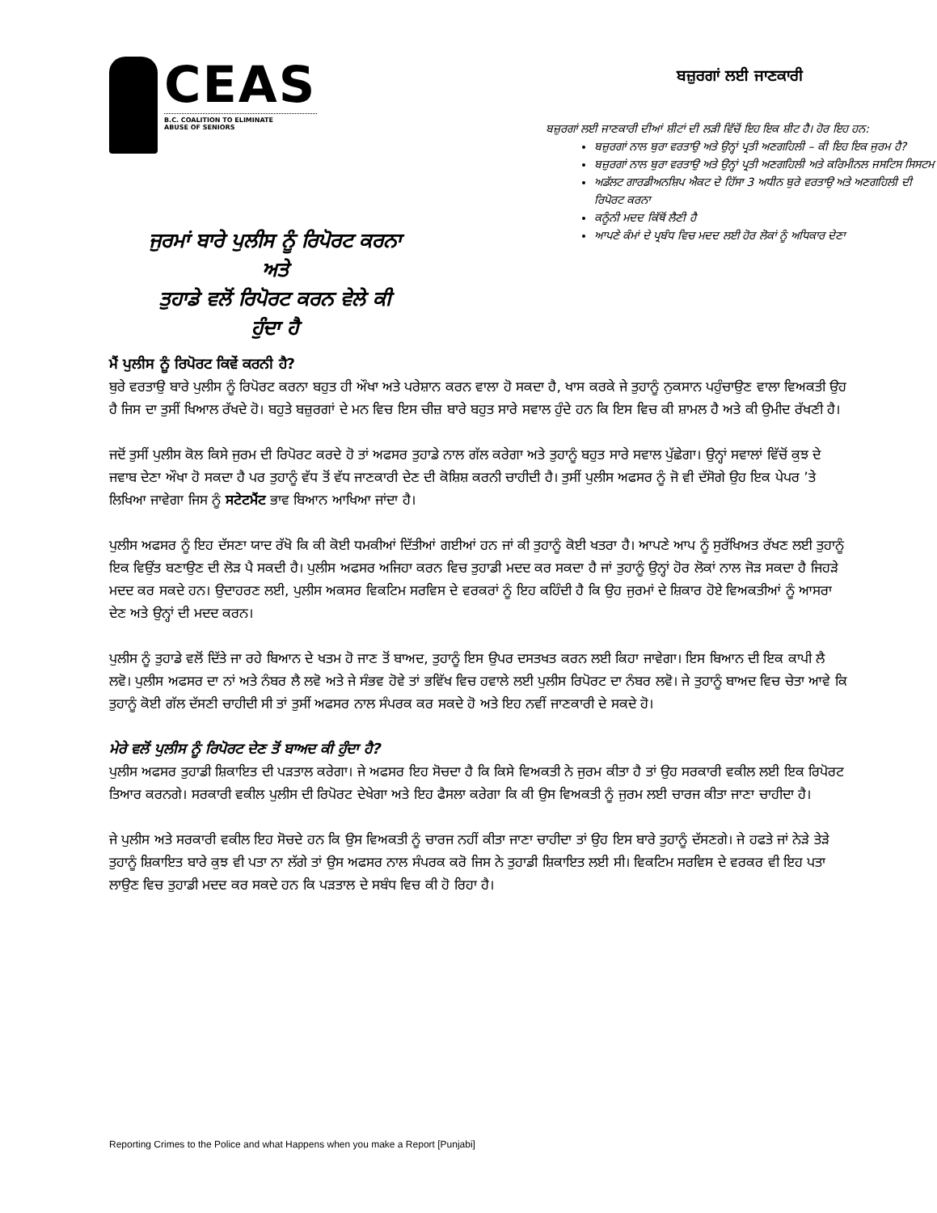CEAS
B.C. COALITION TO ELIMINATE
ABUSE OF SENIORS
ਜੁਰਮਾਂ ਬਾਰੇ ਪੁਲੀਸ ਨੂੰ ਰਿਪੋਰਟ ਕਰਨਾ
ਅਤੇ
ਤੁਹਾਡੇ ਵਲੋਂ ਰਿਪੋਰਟ ਕਰਨ ਵੇਲੇ ਕੀ
ਹੁੰਦਾ ਹੈ
ਬਜ਼ੁਰਗਾਂ ਲਈ ਜਾਣਕਾਰੀ
ਬਜ਼ੁਰਗਾਂ ਲਈ ਜਾਣਕਾਰੀ ਦੀਆਂ ਸ਼ੀਟਾਂ ਦੀ ਲੜੀ ਵਿੱਚੋਂ ਇਹ ਇਕ ਸ਼ੀਟ ਹੈ। ਹੋਰ ਇਹ ਹਨ:
ਬਜ਼ੁਰਗਾਂ ਨਾਲ ਬੁਰਾ ਵਰਤਾਉ ਅਤੇ ਉਨ੍ਹਾਂ ਪ੍ਰਤੀ ਅਣਗਹਿਲੀ – ਕੀ ਇਹ ਇਕ ਜੁਰਮ ਹੈ?
ਬਜ਼ੁਰਗਾਂ ਨਾਲ ਬੁਰਾ ਵਰਤਾਉ ਅਤੇ ਉਨ੍ਹਾਂ ਪ੍ਰਤੀ ਅਣਗਹਿਲੀ ਅਤੇ ਕਰਿਮੀਨਲ ਜਸਟਿਸ ਸਿਸਟਮ
ਅਡੱਲਟ ਗਾਰਡੀਅਨਸ਼ਿਪ ਐਕਟ ਦੇ ਹਿੱਸਾ 3 ਅਧੀਨ ਬੁਰੇ ਵਰਤਾਉ ਅਤੇ ਅਣਗਹਿਲੀ ਦੀ ਰਿਪੋਰਟ ਕਰਨਾ
ਕਨੂੰਨੀ ਮਦਦ ਕਿੱਥੋਂ ਲੈਣੀ ਹੈ
ਆਪਣੇ ਕੰਮਾਂ ਦੇ ਪ੍ਰਬੰਧ ਵਿਚ ਮਦਦ ਲਈ ਹੋਰ ਲੋਕਾਂ ਨੂੰ ਅਧਿਕਾਰ ਦੇਣਾ
ਮੈਂ ਪੁਲੀਸ ਨੂੰ ਰਿਪੋਰਟ ਕਿਵੇਂ ਕਰਨੀ ਹੈ?
ਬੁਰੇ ਵਰਤਾਉ ਬਾਰੇ ਪੁਲੀਸ ਨੂੰ ਰਿਪੋਰਟ ਕਰਨਾ ਬਹੁਤ ਹੀ ਔਖਾ ਅਤੇ ਪਰੇਸ਼ਾਨ ਕਰਨ ਵਾਲਾ ਹੋ ਸਕਦਾ ਹੈ, ਖਾਸ ਕਰਕੇ ਜੇ ਤੁਹਾਨੂੰ ਨੁਕਸਾਨ ਪਹੁੰਚਾਉਣ ਵਾਲਾ ਵਿਅਕਤੀ ਉਹ ਹੈ ਜਿਸ ਦਾ ਤੁਸੀਂ ਖਿਆਲ ਰੱਖਦੇ ਹੋ। ਬਹੁਤੇ ਬਜ਼ੁਰਗਾਂ ਦੇ ਮਨ ਵਿਚ ਇਸ ਚੀਜ਼ ਬਾਰੇ ਬਹੁਤ ਸਾਰੇ ਸਵਾਲ ਹੁੰਦੇ ਹਨ ਕਿ ਇਸ ਵਿਚ ਕੀ ਸ਼ਾਮਲ ਹੈ ਅਤੇ ਕੀ ਉਮੀਦ ਰੱਖਣੀ ਹੈ।
ਜਦੋਂ ਤੁਸੀਂ ਪੁਲੀਸ ਕੋਲ ਕਿਸੇ ਜੁਰਮ ਦੀ ਰਿਪੋਰਟ ਕਰਦੇ ਹੋ ਤਾਂ ਅਫਸਰ ਤੁਹਾਡੇ ਨਾਲ ਗੱਲ ਕਰੇਗਾ ਅਤੇ ਤੁਹਾਨੂੰ ਬਹੁਤ ਸਾਰੇ ਸਵਾਲ ਪੁੱਛੇਗਾ। ਉਨ੍ਹਾਂ ਸਵਾਲਾਂ ਵਿੱਚੋਂ ਕੁਝ ਦੇ ਜਵਾਬ ਦੇਣਾ ਔਖਾ ਹੋ ਸਕਦਾ ਹੈ ਪਰ ਤੁਹਾਨੂੰ ਵੱਧ ਤੋਂ ਵੱਧ ਜਾਣਕਾਰੀ ਦੇਣ ਦੀ ਕੋਸ਼ਿਸ਼ ਕਰਨੀ ਚਾਹੀਦੀ ਹੈ। ਤੁਸੀਂ ਪੁਲੀਸ ਅਫਸਰ ਨੂੰ ਜੋ ਵੀ ਦੱਸੋਗੇ ਉਹ ਇਕ ਪੇਪਰ ’ਤੇ ਲਿਖਿਆ ਜਾਵੇਗਾ ਜਿਸ ਨੂੰ ਸਟੇਟਮੈਂਟ ਭਾਵ ਬਿਆਨ ਆਖਿਆ ਜਾਂਦਾ ਹੈ।
ਪੁਲੀਸ ਅਫਸਰ ਨੂੰ ਇਹ ਦੱਸਣਾ ਯਾਦ ਰੱਖੋ ਕਿ ਕੀ ਕੋਈ ਧਮਕੀਆਂ ਦਿੱਤੀਆਂ ਗਈਆਂ ਹਨ ਜਾਂ ਕੀ ਤੁਹਾਨੂੰ ਕੋਈ ਖਤਰਾ ਹੈ। ਆਪਣੇ ਆਪ ਨੂੰ ਸੁਰੱਖਿਅਤ ਰੱਖਣ ਲਈ ਤੁਹਾਨੂੰ ਇਕ ਵਿਉਂਤ ਬਣਾਉਣ ਦੀ ਲੋੜ ਪੈ ਸਕਦੀ ਹੈ। ਪੁਲੀਸ ਅਫਸਰ ਅਜਿਹਾ ਕਰਨ ਵਿਚ ਤੁਹਾਡੀ ਮਦਦ ਕਰ ਸਕਦਾ ਹੈ ਜਾਂ ਤੁਹਾਨੂੰ ਉਨ੍ਹਾਂ ਹੋਰ ਲੋਕਾਂ ਨਾਲ ਜੋੜ ਸਕਦਾ ਹੈ ਜਿਹੜੇ ਮਦਦ ਕਰ ਸਕਦੇ ਹਨ। ਉਦਾਹਰਣ ਲਈ, ਪੁਲੀਸ ਅਕਸਰ ਵਿਕਟਿਮ ਸਰਵਿਸ ਦੇ ਵਰਕਰਾਂ ਨੂੰ ਇਹ ਕਹਿੰਦੀ ਹੈ ਕਿ ਉਹ ਜੁਰਮਾਂ ਦੇ ਸ਼ਿਕਾਰ ਹੋਏ ਵਿਅਕਤੀਆਂ ਨੂੰ ਆਸਰਾ ਦੇਣ ਅਤੇ ਉਨ੍ਹਾਂ ਦੀ ਮਦਦ ਕਰਨ।
ਪੁਲੀਸ ਨੂੰ ਤੁਹਾਡੇ ਵਲੋਂ ਦਿੱਤੇ ਜਾ ਰਹੇ ਬਿਆਨ ਦੇ ਖਤਮ ਹੋ ਜਾਣ ਤੋਂ ਬਾਅਦ, ਤੁਹਾਨੂੰ ਇਸ ਉਪਰ ਦਸਤਖਤ ਕਰਨ ਲਈ ਕਿਹਾ ਜਾਵੇਗਾ। ਇਸ ਬਿਆਨ ਦੀ ਇਕ ਕਾਪੀ ਲੈ ਲਵੋ। ਪੁਲੀਸ ਅਫਸਰ ਦਾ ਨਾਂ ਅਤੇ ਨੰਬਰ ਲੈ ਲਵੋ ਅਤੇ ਜੇ ਸੰਭਵ ਹੋਵੇ ਤਾਂ ਭਵਿੱਖ ਵਿਚ ਹਵਾਲੇ ਲਈ ਪੁਲੀਸ ਰਿਪੋਰਟ ਦਾ ਨੰਬਰ ਲਵੋ। ਜੇ ਤੁਹਾਨੂੰ ਬਾਅਦ ਵਿਚ ਚੇਤਾ ਆਵੇ ਕਿ ਤੁਹਾਨੂੰ ਕੋਈ ਗੱਲ ਦੱਸਣੀ ਚਾਹੀਦੀ ਸੀ ਤਾਂ ਤੁਸੀਂ ਅਫਸਰ ਨਾਲ ਸੰਪਰਕ ਕਰ ਸਕਦੇ ਹੋ ਅਤੇ ਇਹ ਨਵੀਂ ਜਾਣਕਾਰੀ ਦੇ ਸਕਦੇ ਹੋ।
ਮੇਰੇ ਵਲੋਂ ਪੁਲੀਸ ਨੂੰ ਰਿਪੋਰਟ ਦੇਣ ਤੋਂ ਬਾਅਦ ਕੀ ਹੁੰਦਾ ਹੈ?
ਪੁਲੀਸ ਅਫਸਰ ਤੁਹਾਡੀ ਸ਼ਿਕਾਇਤ ਦੀ ਪੜਤਾਲ ਕਰੇਗਾ। ਜੇ ਅਫਸਰ ਇਹ ਸੋਚਦਾ ਹੈ ਕਿ ਕਿਸੇ ਵਿਅਕਤੀ ਨੇ ਜੁਰਮ ਕੀਤਾ ਹੈ ਤਾਂ ਉਹ ਸਰਕਾਰੀ ਵਕੀਲ ਲਈ ਇਕ ਰਿਪੋਰਟ ਤਿਆਰ ਕਰਨਗੇ। ਸਰਕਾਰੀ ਵਕੀਲ ਪੁਲੀਸ ਦੀ ਰਿਪੋਰਟ ਦੇਖੇਗਾ ਅਤੇ ਇਹ ਫੈਸਲਾ ਕਰੇਗਾ ਕਿ ਕੀ ਉਸ ਵਿਅਕਤੀ ਨੂੰ ਜੁਰਮ ਲਈ ਚਾਰਜ ਕੀਤਾ ਜਾਣਾ ਚਾਹੀਦਾ ਹੈ।
ਜੇ ਪੁਲੀਸ ਅਤੇ ਸਰਕਾਰੀ ਵਕੀਲ ਇਹ ਸੋਚਦੇ ਹਨ ਕਿ ਉਸ ਵਿਅਕਤੀ ਨੂੰ ਚਾਰਜ ਨਹੀਂ ਕੀਤਾ ਜਾਣਾ ਚਾਹੀਦਾ ਤਾਂ ਉਹ ਇਸ ਬਾਰੇ ਤੁਹਾਨੂੰ ਦੱਸਣਗੇ। ਜੇ ਹਫਤੇ ਜਾਂ ਨੇੜੇ ਤੇੜੇ ਤੁਹਾਨੂੰ ਸ਼ਿਕਾਇਤ ਬਾਰੇ ਕੁਝ ਵੀ ਪਤਾ ਨਾ ਲੱਗੇ ਤਾਂ ਉਸ ਅਫਸਰ ਨਾਲ ਸੰਪਰਕ ਕਰੋ ਜਿਸ ਨੇ ਤੁਹਾਡੀ ਸ਼ਿਕਾਇਤ ਲਈ ਸੀ। ਵਿਕਟਿਮ ਸਰਵਿਸ ਦੇ ਵਰਕਰ ਵੀ ਇਹ ਪਤਾ ਲਾਉਣ ਵਿਚ ਤੁਹਾਡੀ ਮਦਦ ਕਰ ਸਕਦੇ ਹਨ ਕਿ ਪੜਤਾਲ ਦੇ ਸਬੰਧ ਵਿਚ ਕੀ ਹੋ ਰਿਹਾ ਹੈ।
Reporting Crimes to the Police and what Happens when you make a Report [Punjabi]